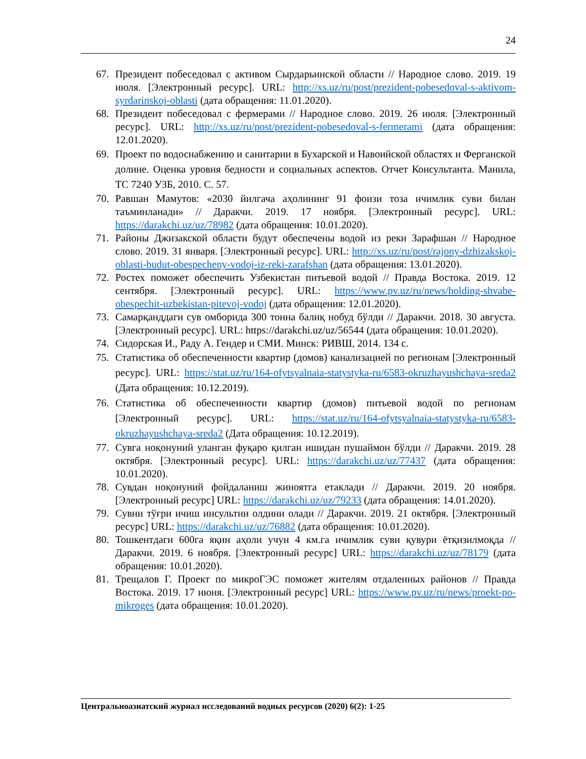24
67. Президент побеседовал с активом Сырдарьинской области // Народное слово. 2019. 19 июля. [Электронный ресурс]. URL: http://xs.uz/ru/post/prezident-pobesedoval-s-aktivom-syrdarinskoj-oblasti (дата обращения: 11.01.2020).
68. Президент побеседовал с фермерами // Народное слово. 2019. 26 июля. [Электронный ресурс]. URL: http://xs.uz/ru/post/prezident-pobesedoval-s-fermerami (дата обращения: 12.01.2020).
69. Проект по водоснабжению и санитарии в Бухарской и Навоийской областях и Ферганской долине. Оценка уровня бедности и социальных аспектов. Отчет Консультанта. Манила, ТС 7240 УЗБ, 2010. С. 57.
70. Равшан Мамутов: «2030 йилгача аҳолининг 91 фоизи тоза ичимлик суви билан таъминланади» // Даракчи. 2019. 17 ноября. [Электронный ресурс]. URL: https://darakchi.uz/uz/78982 (дата обращения: 10.01.2020).
71. Районы Джизакской области будут обеспечены водой из реки Зарафшан // Народное слово. 2019. 31 января. [Электронный ресурс]. URL: http://xs.uz/ru/post/rajony-dzhizakskoj-oblasti-budut-obespecheny-vodoj-iz-reki-zarafshan (дата обращения: 13.01.2020).
72. Ростех поможет обеспечить Узбекистан питьевой водой // Правда Востока. 2019. 12 сентября. [Электронный ресурс]. URL: https://www.pv.uz/ru/news/holding-shvabe-obespechit-uzbekistan-pitevoj-vodoj (дата обращения: 12.01.2020).
73. Самарқанддаги сув омборида 300 тонна балиқ нобуд бўлди // Даракчи. 2018. 30 августа. [Электронный ресурс]. URL: https://darakchi.uz/uz/56544 (дата обращения: 10.01.2020).
74. Сидорская И., Раду А. Гендер и СМИ. Минск: РИВШ, 2014. 134 с.
75. Статистика об обеспеченности квартир (домов) канализацией по регионам [Электронный ресурс]. URL: https://stat.uz/ru/164-ofytsyalnaia-statystyka-ru/6583-okruzhayushchaya-sreda2 (Дата обращения: 10.12.2019).
76. Статистика об обеспеченности квартир (домов) питьевой водой по регионам [Электронный ресурс]. URL: https://stat.uz/ru/164-ofytsyalnaia-statystyka-ru/6583-okruzhayushchaya-sreda2 (Дата обращения: 10.12.2019).
77. Сувга ноқонуний уланган фуқаро қилган ишидан пушаймон бўлди // Даракчи. 2019. 28 октября. [Электронный ресурс]. URL: https://darakchi.uz/uz/77437 (дата обращения: 10.01.2020).
78. Сувдан ноқонуний фойдаланиш жиноятга етаклади // Даракчи. 2019. 20 ноября. [Электронный ресурс] URL: https://darakchi.uz/uz/79233 (дата обращения: 14.01.2020).
79. Сувни тўғри ичиш инсультни олдини олади // Даракчи. 2019. 21 октября. [Электронный ресурс] URL: https://darakchi.uz/uz/76882 (дата обращения: 10.01.2020).
80. Тошкентдаги 600га яқин аҳоли учун 4 км.га ичимлик суви қувури ётқизилмоқда // Даракчи. 2019. 6 ноября. [Электронный ресурс] URL: https://darakchi.uz/uz/78179 (дата обращения: 10.01.2020).
81. Трещалов Г. Проект по микроГЭС поможет жителям отдаленных районов // Правда Востока. 2019. 17 июня. [Электронный ресурс] URL: https://www.pv.uz/ru/news/proekt-po-mikroges (дата обращения: 10.01.2020).
Центральноазиатский журнал исследований водных ресурсов (2020) 6(2): 1-25